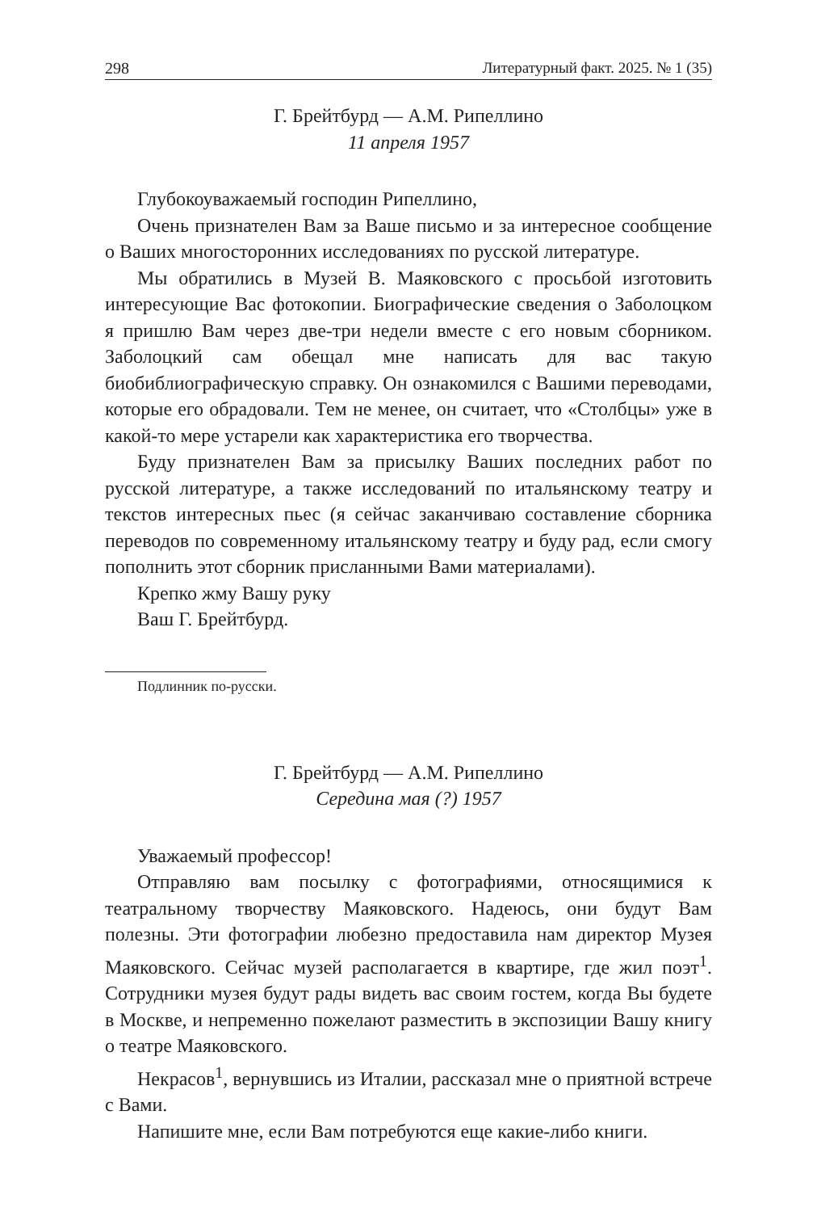298 Литературный факт. 2025. № 1 (35)
Г. Брейтбурд — А.М. Рипеллино
11 апреля 1957
Глубокоуважаемый господин Рипеллино,
Очень признателен Вам за Ваше письмо и за интересное сообщение о Ваших многосторонних исследованиях по русской литературе.
Мы обратились в Музей В. Маяковского с просьбой изготовить интересующие Вас фотокопии. Биографические сведения о Заболоцком я пришлю Вам через две-три недели вместе с его новым сборником. Заболоцкий сам обещал мне написать для вас такую биобиблиографическую справку. Он ознакомился с Вашими переводами, которые его обрадовали. Тем не менее, он считает, что «Столбцы» уже в какой-то мере устарели как характеристика его творчества.
Буду признателен Вам за присылку Ваших последних работ по русской литературе, а также исследований по итальянскому театру и текстов интересных пьес (я сейчас заканчиваю составление сборника переводов по современному итальянскому театру и буду рад, если смогу пополнить этот сборник присланными Вами материалами).
Крепко жму Вашу руку
Ваш Г. Брейтбурд.
Подлинник по-русски.
Г. Брейтбурд — А.М. Рипеллино
Середина мая (?) 1957
Уважаемый профессор!
Отправляю вам посылку с фотографиями, относящимися к театральному творчеству Маяковского. Надеюсь, они будут Вам полезны. Эти фотографии любезно предоставила нам директор Музея Маяковского. Сейчас музей располагается в квартире, где жил поэт<sup>1</sup>. Сотрудники музея будут рады видеть вас своим гостем, когда Вы будете в Москве, и непременно пожелают разместить в экспозиции Вашу книгу о театре Маяковского.
Некрасов<sup>1</sup>, вернувшись из Италии, рассказал мне о приятной встрече с Вами.
Напишите мне, если Вам потребуются еще какие-либо книги.